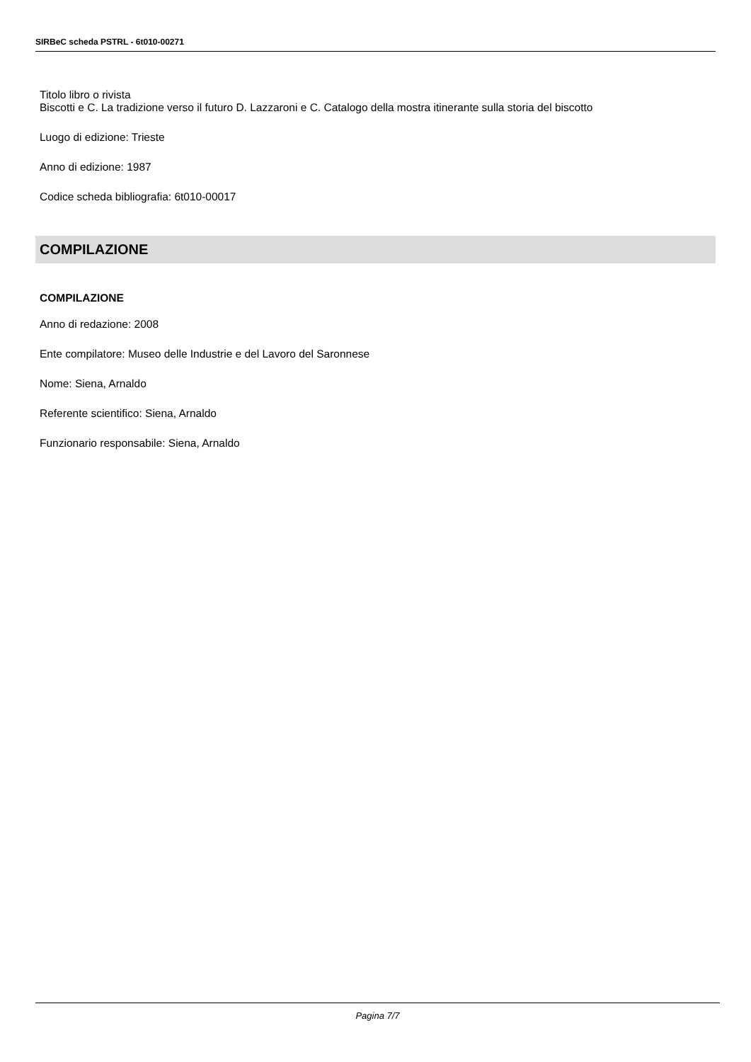SIRBeC scheda PSTRL - 6t010-00271
Titolo libro o rivista
Biscotti e C. La tradizione verso il futuro D. Lazzaroni e C. Catalogo della mostra itinerante sulla storia del biscotto
Luogo di edizione: Trieste
Anno di edizione: 1987
Codice scheda bibliografia: 6t010-00017
COMPILAZIONE
COMPILAZIONE
Anno di redazione: 2008
Ente compilatore: Museo delle Industrie e del Lavoro del Saronnese
Nome: Siena, Arnaldo
Referente scientifico: Siena, Arnaldo
Funzionario responsabile: Siena, Arnaldo
Pagina 7/7